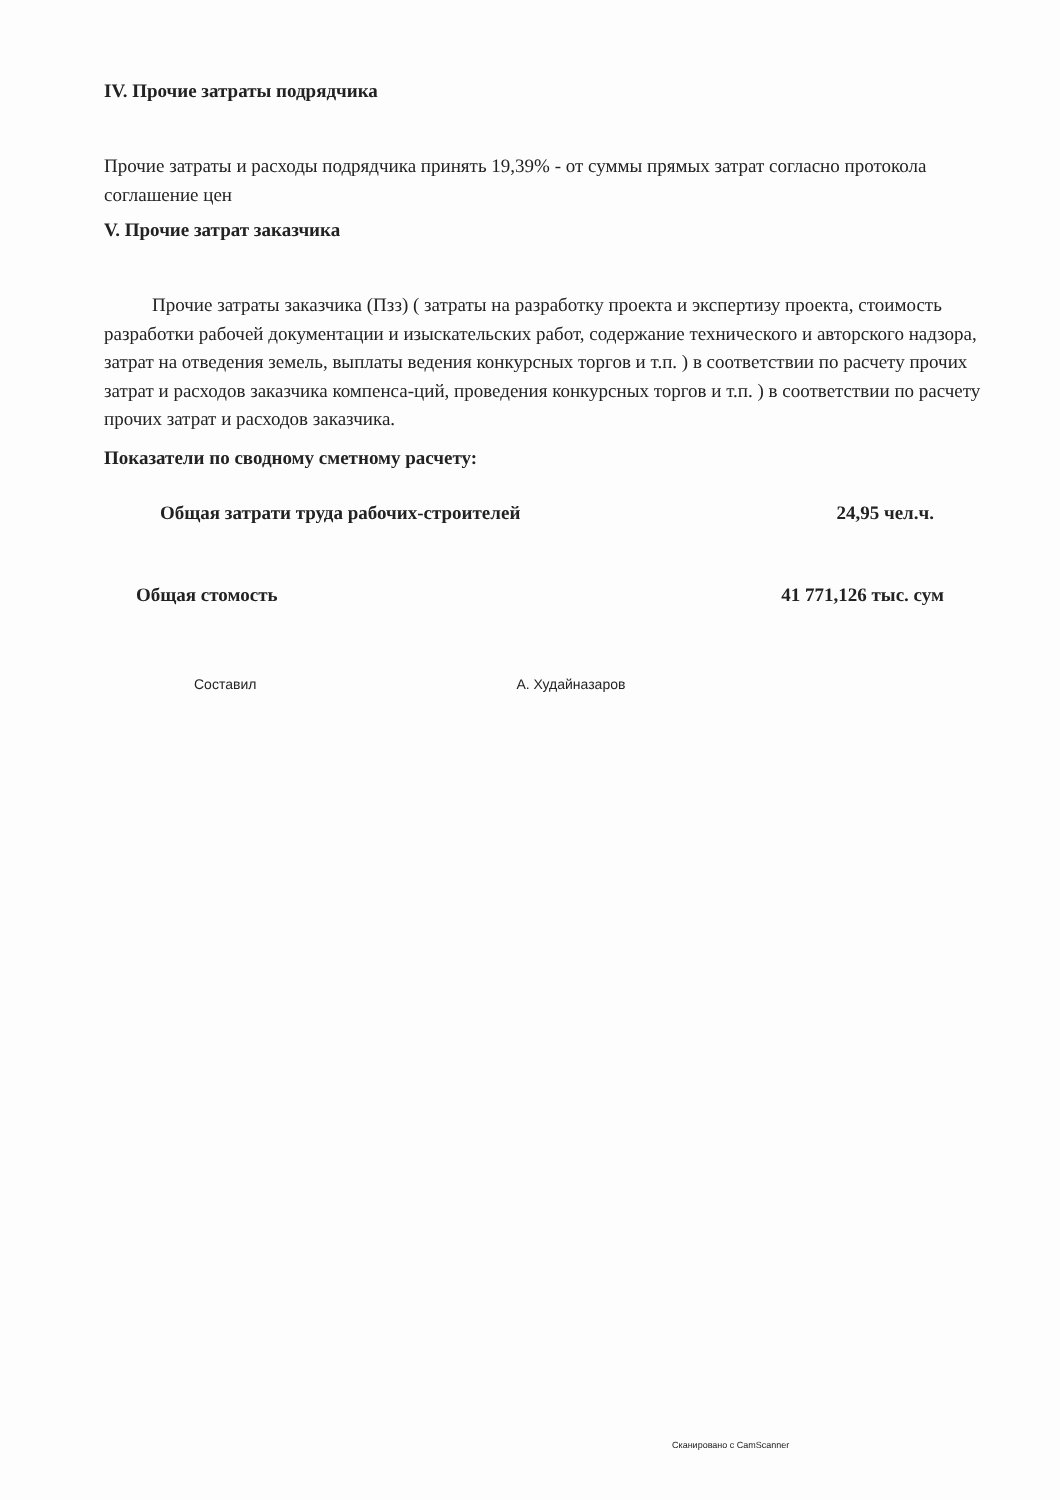IV. Прочие затраты подрядчика
Прочие затраты и расходы подрядчика принять 19,39% - от суммы прямых затрат согласно протокола соглашение цен
V. Прочие затрат заказчика
Прочие затраты заказчика (Пзз) ( затраты на разработку проекта и экспертизу проекта, стоимость разработки рабочей документации и изыскательских работ, содержание технического и авторского надзора, затрат на отведения земель, выплаты ведения конкурсных торгов и т.п. ) в соответствии по расчету прочих затрат и расходов заказчика компенса-ций, проведения конкурсных торгов и т.п. ) в соответствии по расчету прочих затрат и расходов заказчика.
Показатели по сводному сметному расчету:
Общая затрати труда рабочих-строителей 24,95 чел.ч.
Общая стомость 41 771,126 тыс. сум
Составил А. Худайназаров
Сканировано с CamScanner